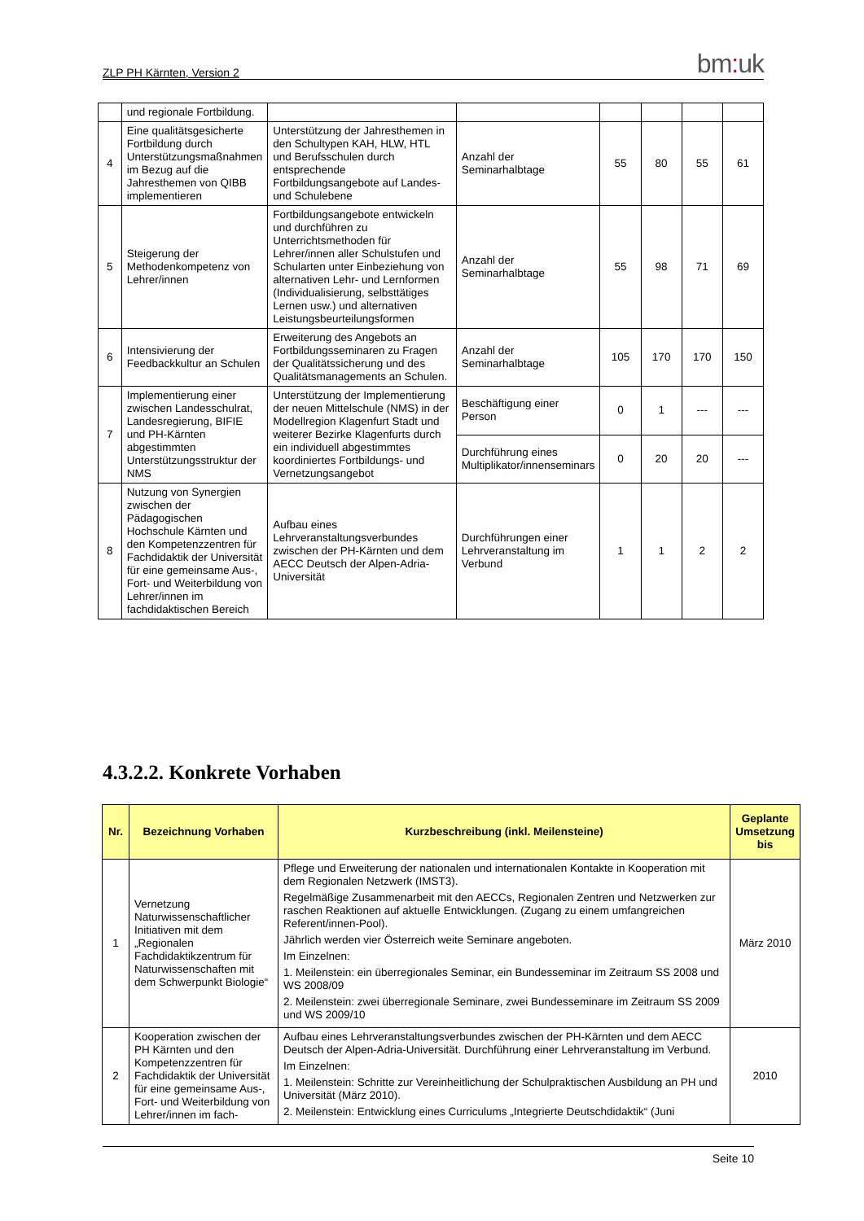ZLP PH Kärnten, Version 2
bm: uk
| | und regionale Fortbildung. | | | | | | |
| 4 | Eine qualitätsgesicherte Fortbildung durch Unterstützungsmaßnahmen im Bezug auf die Jahresthemen von QIBB implementieren | Unterstützung der Jahresthemen in den Schultypen KAH, HLW, HTL und Berufsschulen durch entsprechende Fortbildungsangebote auf Landes- und Schulebene | Anzahl der Seminarhalbtage | 55 | 80 | 55 | 61 |
| 5 | Steigerung der Methodenkompetenz von Lehrer/innen | Fortbildungsangebote entwickeln und durchführen zu Unterrichtsmethoden für Lehrer/innen aller Schulstufen und Schularten unter Einbeziehung von alternativen Lehr- und Lernformen (Individualisierung, selbsttätiges Lernen usw.) und alternativen Leistungsbeurteilungsformen | Anzahl der Seminarhalbtage | 55 | 98 | 71 | 69 |
| 6 | Intensivierung der Feedbackkultur an Schulen | Erweiterung des Angebots an Fortbildungsseminaren zu Fragen der Qualitätssicherung und des Qualitätsmanagements an Schulen. | Anzahl der Seminarhalbtage | 105 | 170 | 170 | 150 |
| 7 | Implementierung einer zwischen Landesschulrat, Landesregierung, BIFIE und PH-Kärnten abgestimmten Unterstützungsstruktur der NMS | Unterstützung der Implementierung der neuen Mittelschule (NMS) in der Modellregion Klagenfurt Stadt und weiterer Bezirke Klagenfurts durch ein individuell abgestimmtes koordiniertes Fortbildungs- und Vernetzungsangebot | Beschäftigung einer Person | 0 | 1 | --- | --- |
| | | | Durchführung eines Multiplikator/innenseminars | 0 | 20 | 20 | --- |
| 8 | Nutzung von Synergien zwischen der Pädagogischen Hochschule Kärnten und den Kompetenzzentren für Fachdidaktik der Universität für eine gemeinsame Aus-, Fort- und Weiterbildung von Lehrer/innen im fachdidaktischen Bereich | Aufbau eines Lehrveranstaltungsverbundes zwischen der PH-Kärnten und dem AECC Deutsch der Alpen-Adria-Universität | Durchführungen einer Lehrveranstaltung im Verbund | 1 | 1 | 2 | 2 |
4.3.2.2. Konkrete Vorhaben
| Nr. | Bezeichnung Vorhaben | Kurzbeschreibung (inkl. Meilensteine) | Geplante Umsetzung bis |
| --- | --- | --- | --- |
| 1 | Vernetzung Naturwissenschaftlicher Initiativen mit dem „Regionalen Fachdidaktikzentrum für Naturwissenschaften mit dem Schwerpunkt Biologie“ | Pflege und Erweiterung der nationalen und internationalen Kontakte in Kooperation mit dem Regionalen Netzwerk (IMST3). Regelmäßige Zusammenarbeit mit den AECCs, Regionalen Zentren und Netzwerken zur raschen Reaktionen auf aktuelle Entwicklungen. (Zugang zu einem umfangreichen Referent/innen-Pool). Jährlich werden vier Österreich weite Seminare angeboten. Im Einzelnen: 1. Meilenstein: ein überregionales Seminar, ein Bundesseminar im Zeitraum SS 2008 und WS 2008/09 2. Meilenstein: zwei überregionale Seminare, zwei Bundesseminare im Zeitraum SS 2009 und WS 2009/10 | März 2010 |
| 2 | Kooperation zwischen der PH Kärnten und den Kompetenzzentren für Fachdidaktik der Universität für eine gemeinsame Aus-, Fort- und Weiterbildung von Lehrer/innen im fach- | Aufbau eines Lehrveranstaltungsverbundes zwischen der PH-Kärnten und dem AECC Deutsch der Alpen-Adria-Universität. Durchführung einer Lehrveranstaltung im Verbund. Im Einzelnen: 1. Meilenstein: Schritte zur Vereinheitlichung der Schulpraktischen Ausbildung an PH und Universität (März 2010). 2. Meilenstein: Entwicklung eines Curriculums „Integrierte Deutschdidaktik“ (Juni | 2010 |
Seite 10